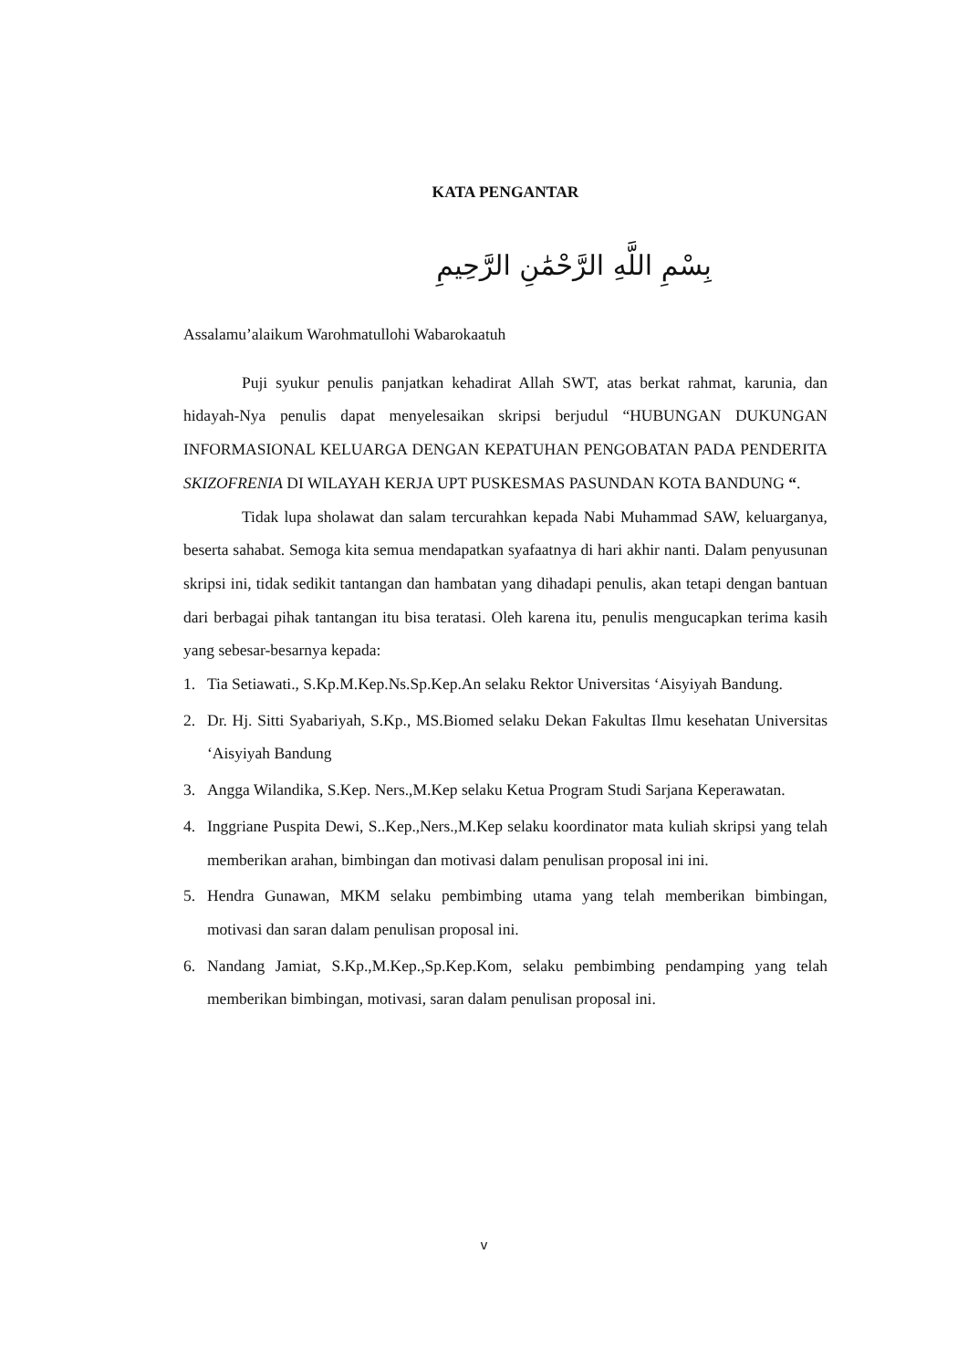KATA PENGANTAR
بِسْمِ اللَّهِ الرَّحْمَٰنِ الرَّحِيمِ
Assalamu’alaikum Warohmatullohi Wabarokaatuh
Puji syukur penulis panjatkan kehadirat Allah SWT, atas berkat rahmat, karunia, dan hidayah-Nya penulis dapat menyelesaikan skripsi berjudul “HUBUNGAN DUKUNGAN INFORMASIONAL KELUARGA DENGAN KEPATUHAN PENGOBATAN PADA PENDERITA SKIZOFRENIA DI WILAYAH KERJA UPT PUSKESMAS PASUNDAN KOTA BANDUNG “.
Tidak lupa sholawat dan salam tercurahkan kepada Nabi Muhammad SAW, keluarganya, beserta sahabat. Semoga kita semua mendapatkan syafaatnya di hari akhir nanti. Dalam penyusunan skripsi ini, tidak sedikit tantangan dan hambatan yang dihadapi penulis, akan tetapi dengan bantuan dari berbagai pihak tantangan itu bisa teratasi. Oleh karena itu, penulis mengucapkan terima kasih yang sebesar-besarnya kepada:
1. Tia Setiawati., S.Kp.M.Kep.Ns.Sp.Kep.An selaku Rektor Universitas ‘Aisyiyah Bandung.
2. Dr. Hj. Sitti Syabariyah, S.Kp., MS.Biomed selaku Dekan Fakultas Ilmu kesehatan Universitas ‘Aisyiyah Bandung
3. Angga Wilandika, S.Kep. Ners.,M.Kep selaku Ketua Program Studi Sarjana Keperawatan.
4. Inggriane Puspita Dewi, S..Kep.,Ners.,M.Kep selaku koordinator mata kuliah skripsi yang telah memberikan arahan, bimbingan dan motivasi dalam penulisan proposal ini ini.
5. Hendra Gunawan, MKM selaku pembimbing utama yang telah memberikan bimbingan, motivasi dan saran dalam penulisan proposal ini.
6. Nandang Jamiat, S.Kp.,M.Kep.,Sp.Kep.Kom, selaku pembimbing pendamping yang telah memberikan bimbingan, motivasi, saran dalam penulisan proposal ini.
v